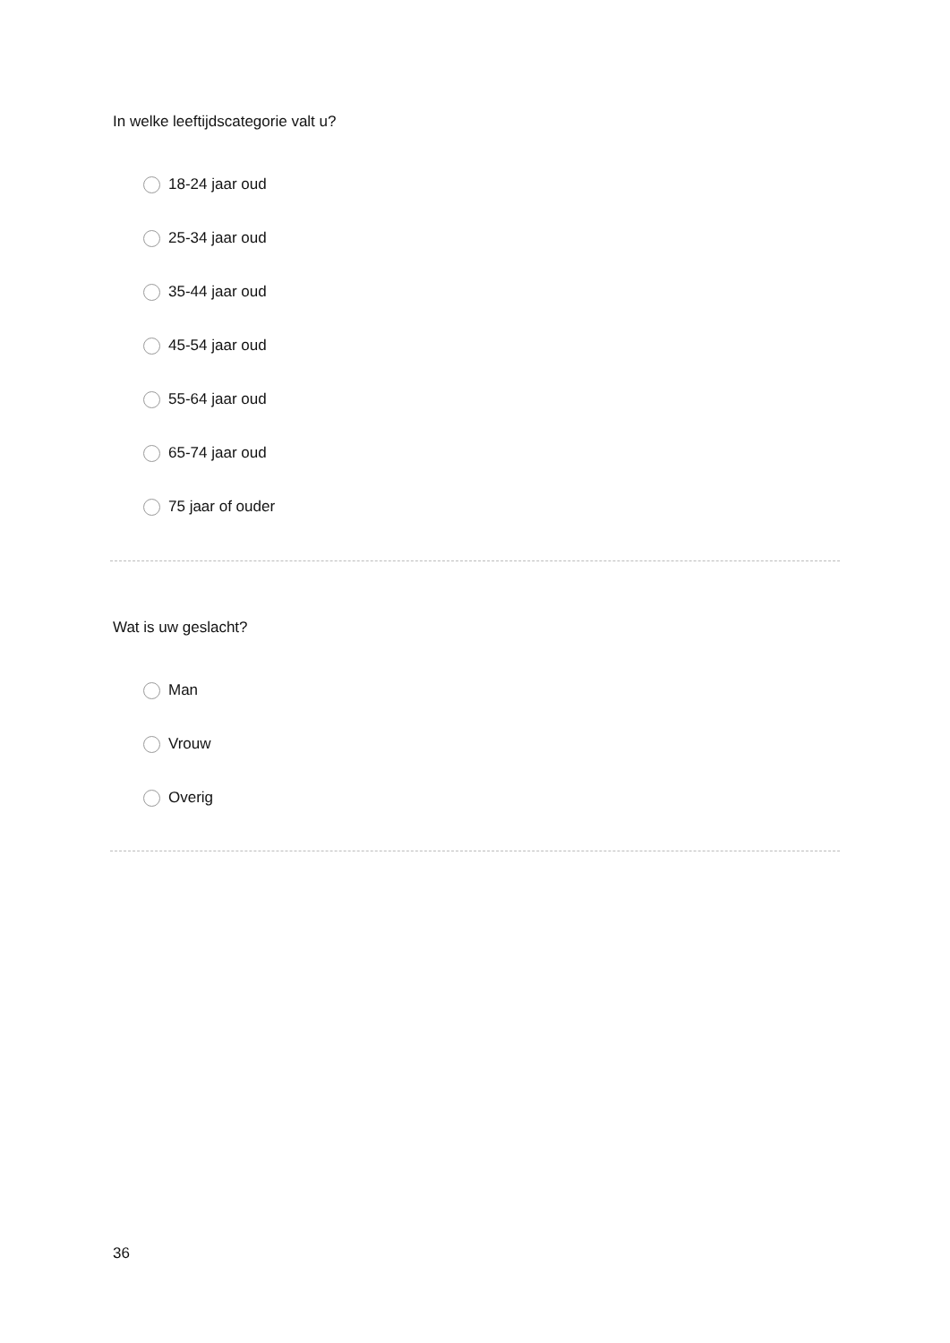In welke leeftijdscategorie valt u?
18-24 jaar oud
25-34 jaar oud
35-44 jaar oud
45-54 jaar oud
55-64 jaar oud
65-74 jaar oud
75 jaar of ouder
Wat is uw geslacht?
Man
Vrouw
Overig
36